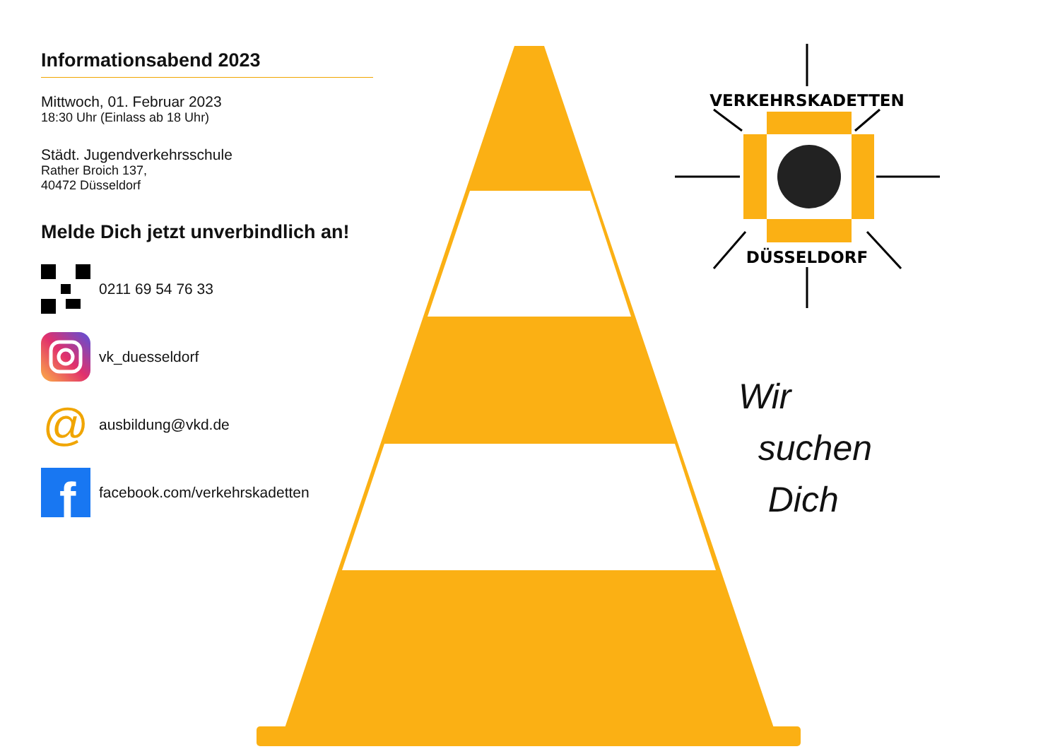Informationsabend 2023
Mittwoch, 01. Februar 2023
18:30 Uhr (Einlass ab 18 Uhr)
Städt. Jugendverkehrsschule
Rather Broich 137,
40472 Düsseldorf
Melde Dich jetzt unverbindlich an!
0211 69 54 76 33
vk_duesseldorf
@ ausbildung@vkd.de
f
facebook.com/verkehrskadetten
VERKEHRSKADETTEN
DÜSSELDORF
Wir
suchen
Dich